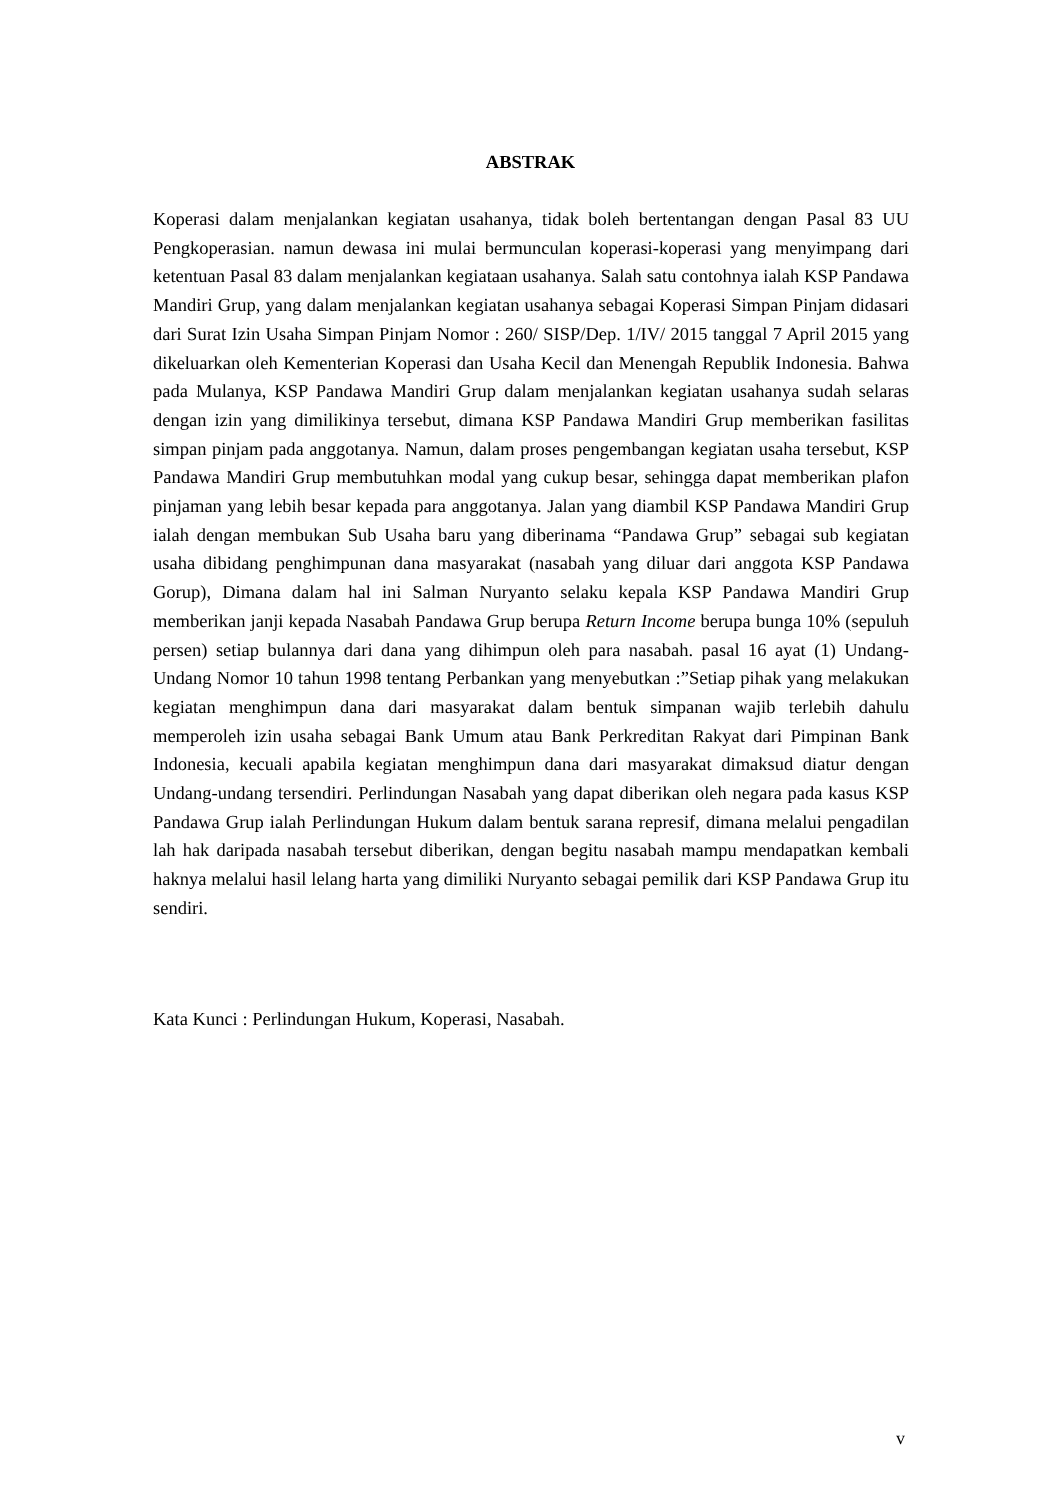ABSTRAK
Koperasi dalam menjalankan kegiatan usahanya, tidak boleh bertentangan dengan Pasal 83 UU Pengkoperasian. namun dewasa ini mulai bermunculan koperasi-koperasi yang menyimpang dari ketentuan Pasal 83 dalam menjalankan kegiataan usahanya. Salah satu contohnya ialah KSP Pandawa Mandiri Grup, yang dalam menjalankan kegiatan usahanya sebagai Koperasi Simpan Pinjam didasari dari Surat Izin Usaha Simpan Pinjam Nomor : 260/ SISP/Dep. 1/IV/ 2015 tanggal 7 April 2015 yang dikeluarkan oleh Kementerian Koperasi dan Usaha Kecil dan Menengah Republik Indonesia. Bahwa pada Mulanya, KSP Pandawa Mandiri Grup dalam menjalankan kegiatan usahanya sudah selaras dengan izin yang dimilikinya tersebut, dimana KSP Pandawa Mandiri Grup memberikan fasilitas simpan pinjam pada anggotanya. Namun, dalam proses pengembangan kegiatan usaha tersebut, KSP Pandawa Mandiri Grup membutuhkan modal yang cukup besar, sehingga dapat memberikan plafon pinjaman yang lebih besar kepada para anggotanya. Jalan yang diambil KSP Pandawa Mandiri Grup ialah dengan membukan Sub Usaha baru yang diberinama “Pandawa Grup” sebagai sub kegiatan usaha dibidang penghimpunan dana masyarakat (nasabah yang diluar dari anggota KSP Pandawa Gorup), Dimana dalam hal ini Salman Nuryanto selaku kepala KSP Pandawa Mandiri Grup memberikan janji kepada Nasabah Pandawa Grup berupa Return Income berupa bunga 10% (sepuluh persen) setiap bulannya dari dana yang dihimpun oleh para nasabah. pasal 16 ayat (1) Undang-Undang Nomor 10 tahun 1998 tentang Perbankan yang menyebutkan :”Setiap pihak yang melakukan kegiatan menghimpun dana dari masyarakat dalam bentuk simpanan wajib terlebih dahulu memperoleh izin usaha sebagai Bank Umum atau Bank Perkreditan Rakyat dari Pimpinan Bank Indonesia, kecuali apabila kegiatan menghimpun dana dari masyarakat dimaksud diatur dengan Undang-undang tersendiri. Perlindungan Nasabah yang dapat diberikan oleh negara pada kasus KSP Pandawa Grup ialah Perlindungan Hukum dalam bentuk sarana represif, dimana melalui pengadilan lah hak daripada nasabah tersebut diberikan, dengan begitu nasabah mampu mendapatkan kembali haknya melalui hasil lelang harta yang dimiliki Nuryanto sebagai pemilik dari KSP Pandawa Grup itu sendiri.
Kata Kunci : Perlindungan Hukum, Koperasi, Nasabah.
v